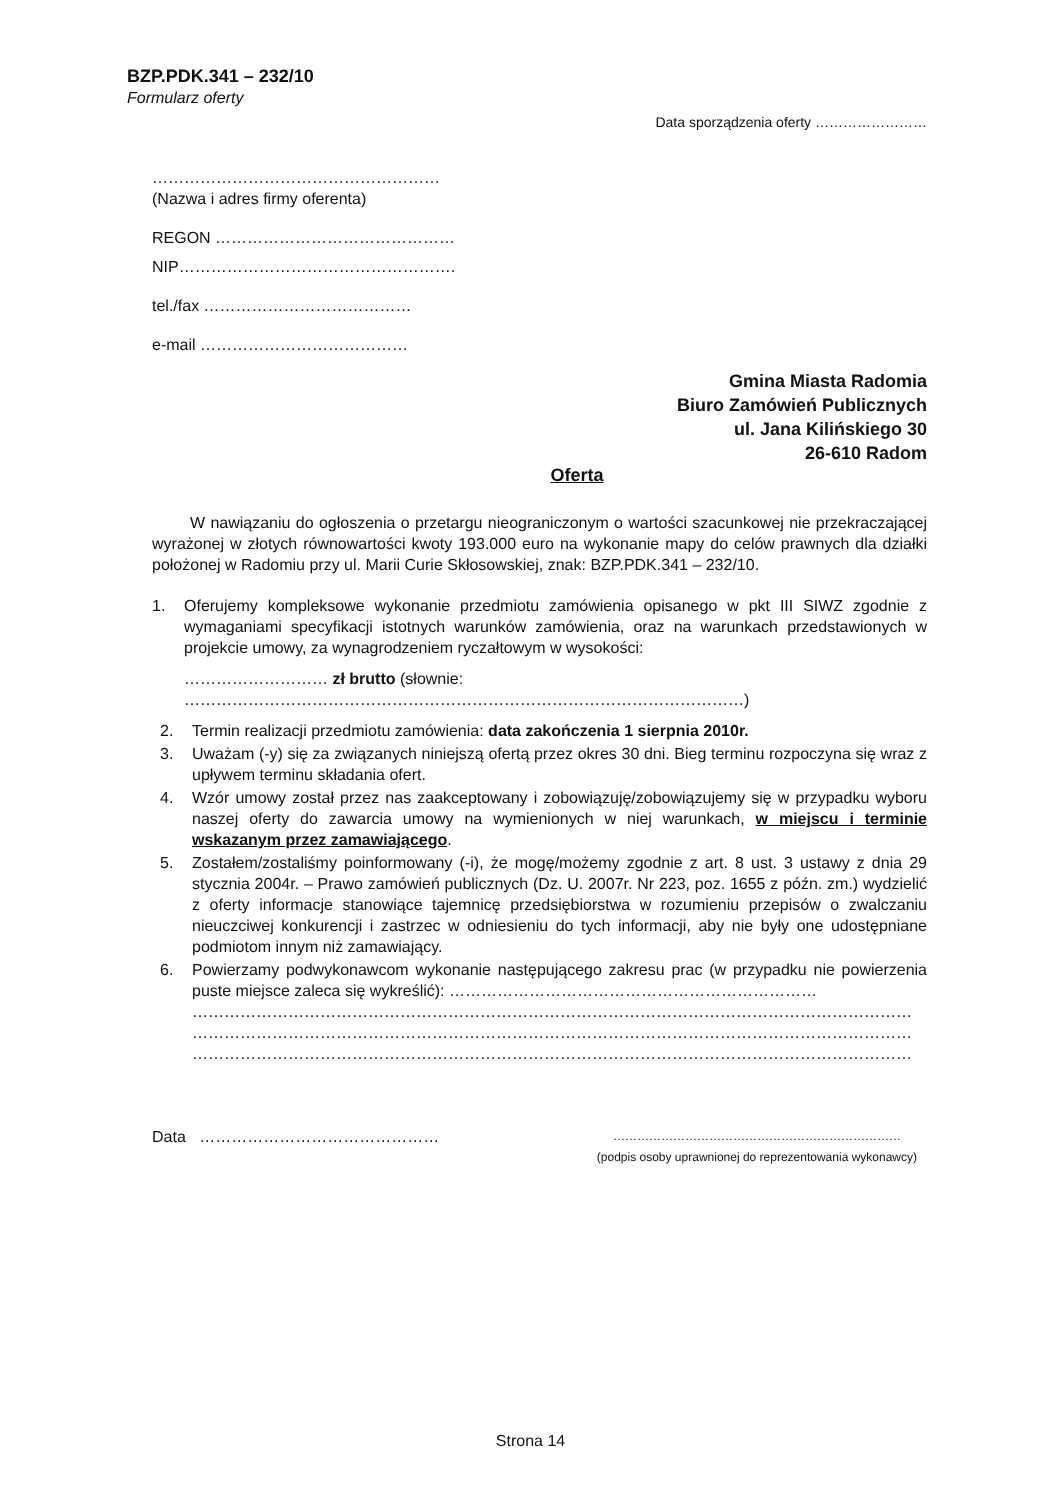BZP.PDK.341 – 232/10
Formularz oferty
Data sporządzenia oferty ……………………
………………………………………………
(Nazwa i adres firmy oferenta)
REGON ………………………………………
NIP…………………………………………….
tel./fax …………………………………
e-mail …………………………………
Gmina Miasta Radomia
Biuro Zamówień Publicznych
ul. Jana Kilińskiego 30
26-610 Radom
Oferta
W nawiązaniu do ogłoszenia o przetargu nieograniczonym o wartości szacunkowej nie przekraczającej wyrażonej w złotych równowartości kwoty 193.000 euro na wykonanie mapy do celów prawnych dla działki położonej w Radomiu przy ul. Marii Curie Skłosowskiej, znak: BZP.PDK.341 – 232/10.
1. Oferujemy kompleksowe wykonanie przedmiotu zamówienia opisanego w pkt III SIWZ zgodnie z wymaganiami specyfikacji istotnych warunków zamówienia, oraz na warunkach przedstawionych w projekcie umowy, za wynagrodzeniem ryczałtowym w wysokości:
……………………… zł brutto (słownie: ……………………………………………………………………………………………)
2. Termin realizacji przedmiotu zamówienia: data zakończenia 1 sierpnia 2010r.
3. Uważam (-y) się za związanych niniejszą ofertą przez okres 30 dni. Bieg terminu rozpoczyna się wraz z upływem terminu składania ofert.
4. Wzór umowy został przez nas zaakceptowany i zobowiązuję/zobowiązujemy się w przypadku wyboru naszej oferty do zawarcia umowy na wymienionych w niej warunkach, w miejscu i terminie wskazanym przez zamawiającego.
5. Zostałem/zostaliśmy poinformowany (-i), że mogę/możemy zgodnie z art. 8 ust. 3 ustawy z dnia 29 stycznia 2004r. – Prawo zamówień publicznych (Dz. U. 2007r. Nr 223, poz. 1655 z późn. zm.) wydzielić z oferty informacje stanowiące tajemnicę przedsiębiorstwa w rozumieniu przepisów o zwalczaniu nieuczciwej konkurencji i zastrzec w odniesieniu do tych informacji, aby nie były one udostępniane podmiotom innym niż zamawiający.
6. Powierzamy podwykonawcom wykonanie następującego zakresu prac (w przypadku nie powierzenia puste miejsce zaleca się wykreślić): ……………………………………………………………
………………………………………………………………………………………………………………………
………………………………………………………………………………………………………………………
………………………………………………………………………………………………………………………
Data ………………………………………
………………………………………………………………
(podpis osoby uprawnionej do reprezentowania wykonawcy)
Strona 14